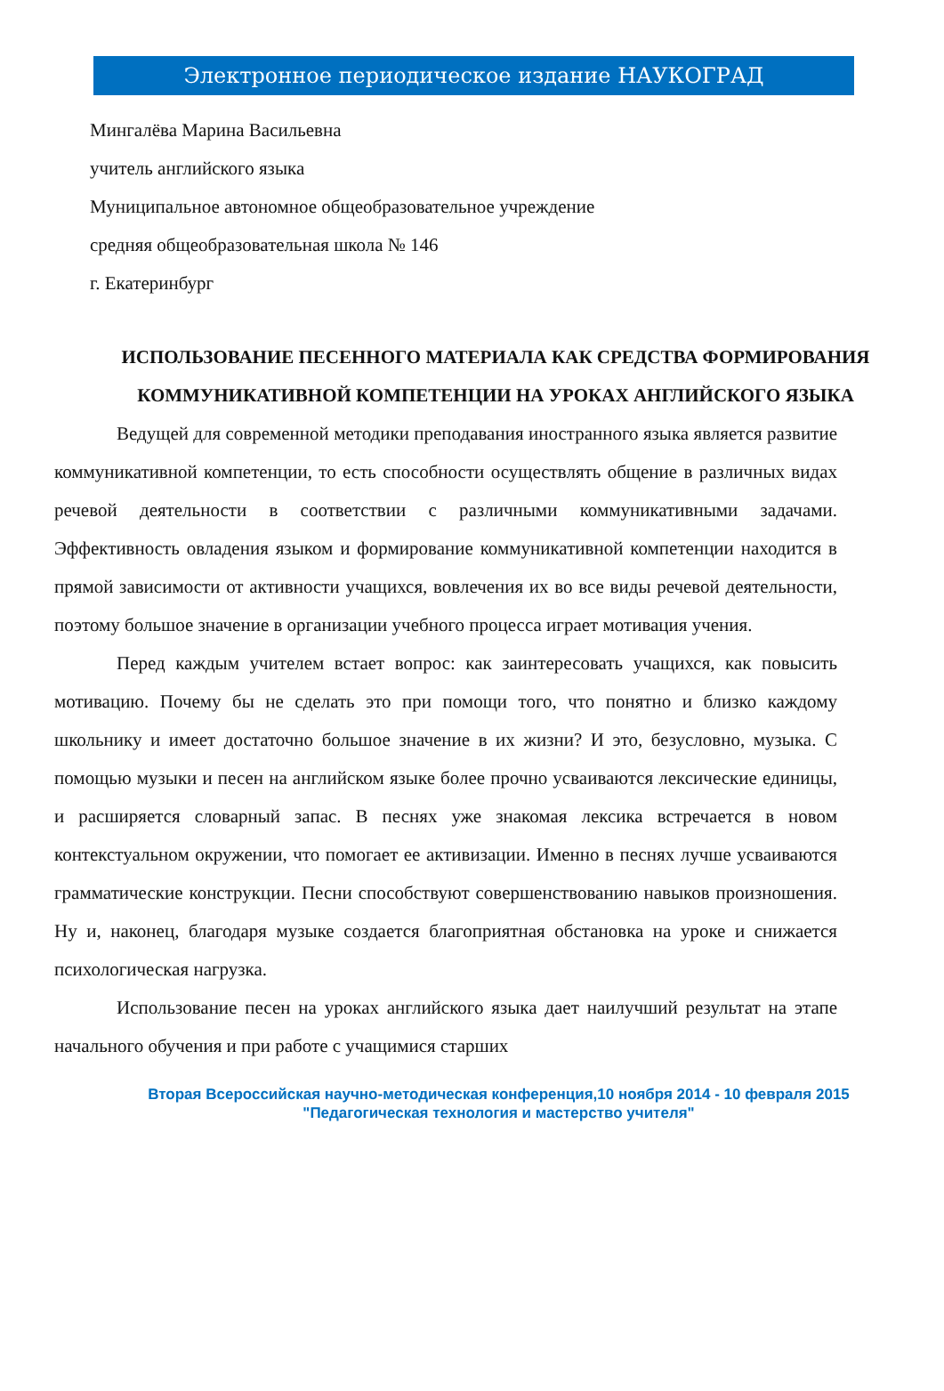Электронное периодическое издание НАУКОГРАД
Мингалёва Марина Васильевна
учитель английского языка
Муниципальное автономное общеобразовательное учреждение
средняя общеобразовательная школа № 146
г. Екатеринбург
ИСПОЛЬЗОВАНИЕ ПЕСЕННОГО МАТЕРИАЛА КАК СРЕДСТВА ФОРМИРОВАНИЯ КОММУНИКАТИВНОЙ КОМПЕТЕНЦИИ НА УРОКАХ АНГЛИЙСКОГО ЯЗЫКА
Ведущей для современной методики преподавания иностранного языка является развитие коммуникативной компетенции, то есть способности осуществлять общение в различных видах речевой деятельности в соответствии с различными коммуникативными задачами. Эффективность овладения языком и формирование коммуникативной компетенции находится в прямой зависимости от активности учащихся, вовлечения их во все виды речевой деятельности, поэтому большое значение в организации учебного процесса играет мотивация учения.
Перед каждым учителем встает вопрос: как заинтересовать учащихся, как повысить мотивацию. Почему бы не сделать это при помощи того, что понятно и близко каждому школьнику и имеет достаточно большое значение в их жизни? И это, безусловно, музыка. С помощью музыки и песен на английском языке более прочно усваиваются лексические единицы, и расширяется словарный запас. В песнях уже знакомая лексика встречается в новом контекстуальном окружении, что помогает ее активизации. Именно в песнях лучше усваиваются грамматические конструкции. Песни способствуют совершенствованию навыков произношения. Ну и, наконец, благодаря музыке создается благоприятная обстановка на уроке и снижается психологическая нагрузка.
Использование песен на уроках английского языка дает наилучший результат на этапе начального обучения и при работе с учащимися старших
Вторая Всероссийская научно-методическая конференция,10 ноября 2014 - 10 февраля 2015
"Педагогическая технология и мастерство учителя"